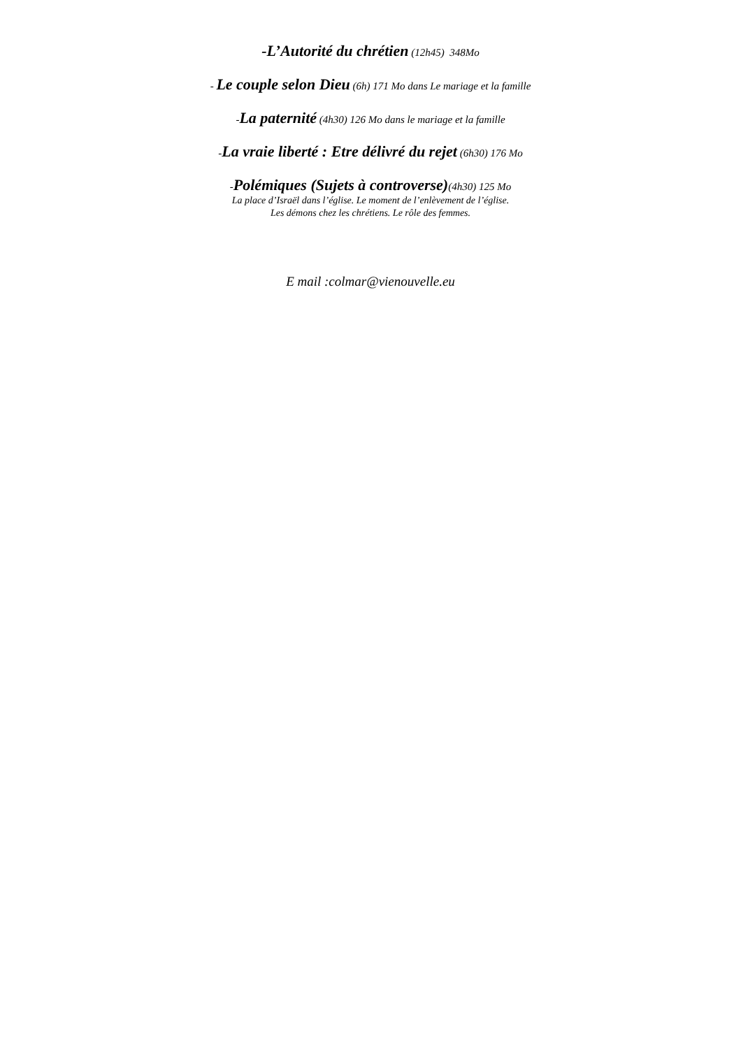-L’Autorité du chrétien (12h45) 348Mo
- Le couple selon Dieu (6h) 171 Mo dans Le mariage et la famille
-La paternité (4h30) 126 Mo dans le mariage et la famille
-La vraie liberté : Etre délivré du rejet (6h30) 176 Mo
-Polémiques (Sujets à controverse)(4h30) 125 Mo
La place d’Israël dans l’église. Le moment de l’enlèvement de l’église.
Les démons chez les chrétiens. Le rôle des femmes.
E mail :colmar@vienouvelle.eu